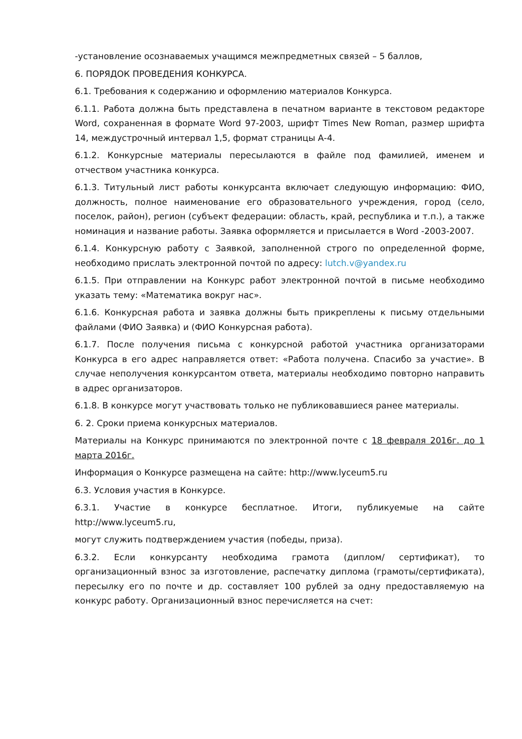-установление осознаваемых учащимся межпредметных связей – 5 баллов,
6. ПОРЯДОК ПРОВЕДЕНИЯ КОНКУРСА.
6.1. Требования к содержанию и оформлению материалов Конкурса.
6.1.1. Работа должна быть представлена в печатном варианте в текстовом редакторе Word, сохраненная в формате Word 97-2003, шрифт Times New Roman, размер шрифта 14, междустрочный интервал 1,5, формат страницы А-4.
6.1.2. Конкурсные материалы пересылаются в файле под фамилией, именем и отчеством участника конкурса.
6.1.3. Титульный лист работы конкурсанта включает следующую информацию: ФИО, должность, полное наименование его образовательного учреждения, город (село, поселок, район), регион (субъект федерации: область, край, республика и т.п.), а также номинация и название работы. Заявка оформляется и присылается в Word -2003-2007.
6.1.4. Конкурсную работу с Заявкой, заполненной строго по определенной форме, необходимо прислать электронной почтой по адресу: lutch.v@yandex.ru
6.1.5. При отправлении на Конкурс работ электронной почтой в письме необходимо указать тему: «Математика вокруг нас».
6.1.6. Конкурсная работа и заявка должны быть прикреплены к письму отдельными файлами (ФИО Заявка) и (ФИО Конкурсная работа).
6.1.7. После получения письма с конкурсной работой участника организаторами Конкурса в его адрес направляется ответ: «Работа получена. Спасибо за участие». В случае неполучения конкурсантом ответа, материалы необходимо повторно направить в адрес организаторов.
6.1.8. В конкурсе могут участвовать только не публиковавшиеся ранее материалы.
6. 2. Сроки приема конкурсных материалов.
Материалы на Конкурс принимаются по электронной почте с 18 февраля 2016г. до 1 марта 2016г.
Информация о Конкурсе размещена на сайте: http://www.lyceum5.ru
6.3. Условия участия в Конкурсе.
6.3.1. Участие в конкурсе бесплатное. Итоги, публикуемые на сайте http://www.lyceum5.ru,
могут служить подтверждением участия (победы, приза).
6.3.2. Если конкурсанту необходима грамота (диплом/ сертификат), то организационный взнос за изготовление, распечатку диплома (грамоты/сертификата), пересылку его по почте и др. составляет 100 рублей за одну предоставляемую на конкурс работу. Организационный взнос перечисляется на счет: